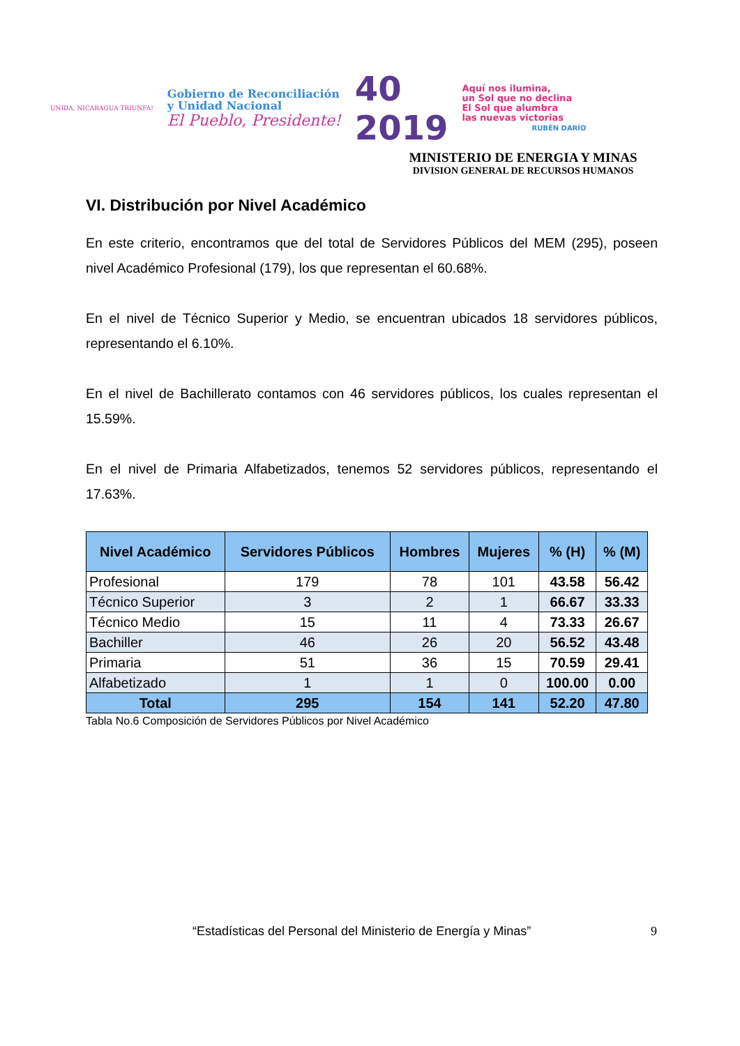UNIDA, NICARAGUA TRIUNFA!
Gobierno de Reconciliación
y Unidad Nacional
El Pueblo, Presidente!
40
2019
Aquí nos ilumina,
un Sol que no declina
El Sol que alumbra
las nuevas victorias
RUBÉN DARÍO
MINISTERIO DE ENERGIA Y MINAS
DIVISION GENERAL DE RECURSOS HUMANOS
VI. Distribución por Nivel Académico
En este criterio, encontramos que del total de Servidores Públicos del MEM (295), poseen nivel Académico Profesional (179), los que representan el 60.68%.
En el nivel de Técnico Superior y Medio, se encuentran ubicados 18 servidores públicos, representando el 6.10%.
En el nivel de Bachillerato contamos con 46 servidores públicos, los cuales representan el 15.59%.
En el nivel de Primaria Alfabetizados, tenemos 52 servidores públicos, representando el 17.63%.
| Nivel Académico | Servidores Públicos | Hombres | Mujeres | % (H) | % (M) |
| --- | --- | --- | --- | --- | --- |
| Profesional | 179 | 78 | 101 | 43.58 | 56.42 |
| Técnico Superior | 3 | 2 | 1 | 66.67 | 33.33 |
| Técnico Medio | 15 | 11 | 4 | 73.33 | 26.67 |
| Bachiller | 46 | 26 | 20 | 56.52 | 43.48 |
| Primaria | 51 | 36 | 15 | 70.59 | 29.41 |
| Alfabetizado | 1 | 1 | 0 | 100.00 | 0.00 |
| Total | 295 | 154 | 141 | 52.20 | 47.80 |
Tabla No.6 Composición de Servidores Públicos por Nivel Académico
“Estadísticas del Personal del Ministerio de Energía y Minas”
9